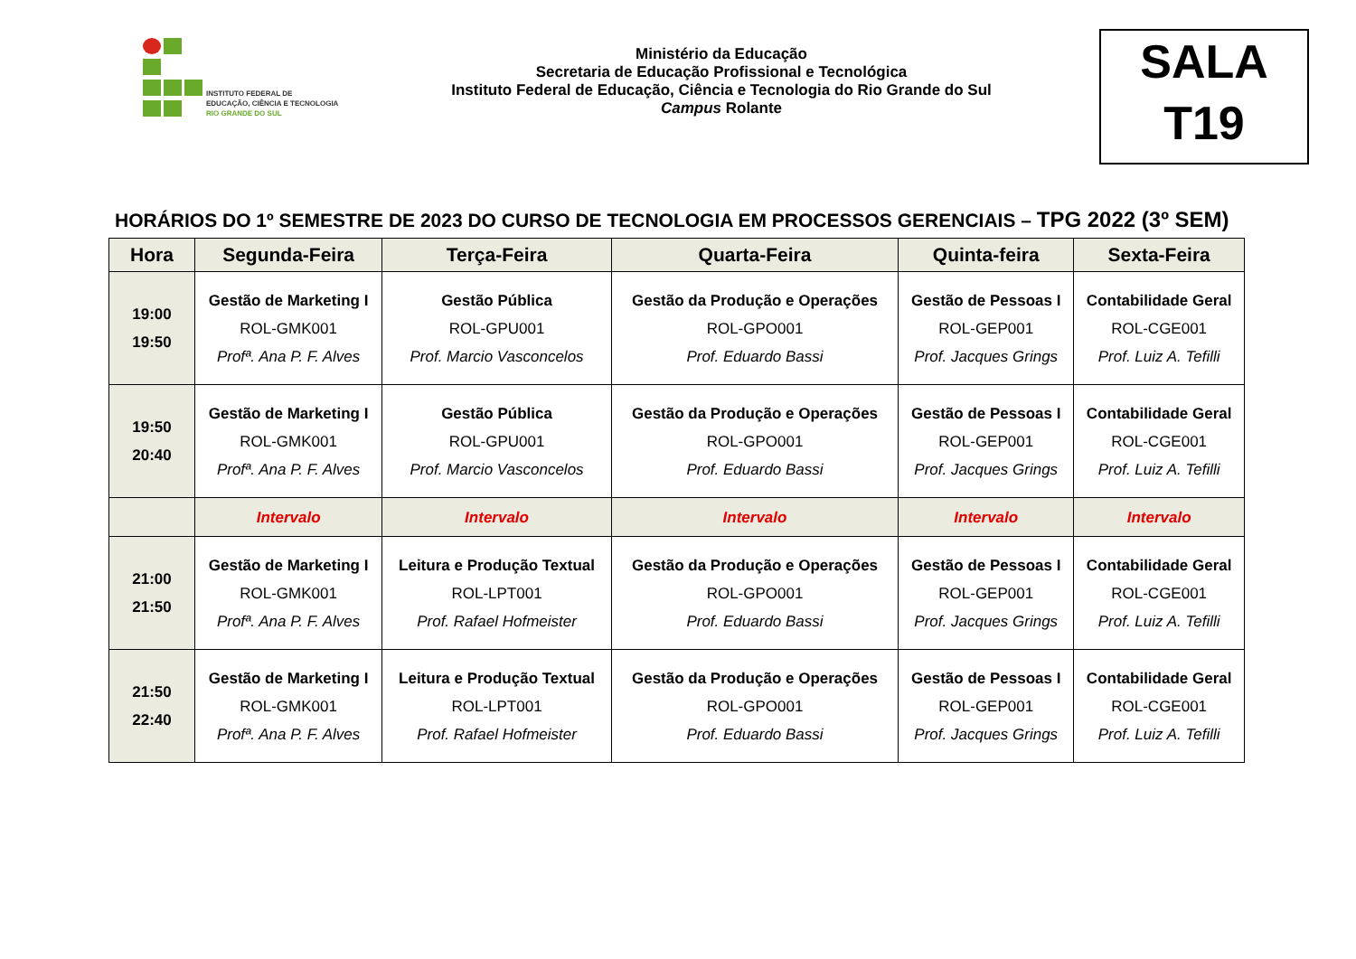INSTITUTO FEDERAL DE
EDUCAÇÃO, CIÊNCIA E TECNOLOGIA
RIO GRANDE DO SUL
Ministério da Educação
Secretaria de Educação Profissional e Tecnológica
Instituto Federal de Educação, Ciência e Tecnologia do Rio Grande do Sul
Campus Rolante
SALA
T19
HORÁRIOS DO 1º SEMESTRE DE 2023 DO CURSO DE TECNOLOGIA EM PROCESSOS GERENCIAIS – TPG 2022 (3º SEM)
| Hora | Segunda-Feira | Terça-Feira | Quarta-Feira | Quinta-feira | Sexta-Feira |
| --- | --- | --- | --- | --- | --- |
| 19:00 19:50 | Gestão de Marketing I ROL-GMK001 Profª. Ana P. F. Alves | Gestão Pública ROL-GPU001 Prof. Marcio Vasconcelos | Gestão da Produção e Operações ROL-GPO001 Prof. Eduardo Bassi | Gestão de Pessoas I ROL-GEP001 Prof. Jacques Grings | Contabilidade Geral ROL-CGE001 Prof. Luiz A. Tefilli |
| 19:50 20:40 | Gestão de Marketing I ROL-GMK001 Profª. Ana P. F. Alves | Gestão Pública ROL-GPU001 Prof. Marcio Vasconcelos | Gestão da Produção e Operações ROL-GPO001 Prof. Eduardo Bassi | Gestão de Pessoas I ROL-GEP001 Prof. Jacques Grings | Contabilidade Geral ROL-CGE001 Prof. Luiz A. Tefilli |
| | Intervalo | Intervalo | Intervalo | Intervalo | Intervalo |
| 21:00 21:50 | Gestão de Marketing I ROL-GMK001 Profª. Ana P. F. Alves | Leitura e Produção Textual ROL-LPT001 Prof. Rafael Hofmeister | Gestão da Produção e Operações ROL-GPO001 Prof. Eduardo Bassi | Gestão de Pessoas I ROL-GEP001 Prof. Jacques Grings | Contabilidade Geral ROL-CGE001 Prof. Luiz A. Tefilli |
| 21:50 22:40 | Gestão de Marketing I ROL-GMK001 Profª. Ana P. F. Alves | Leitura e Produção Textual ROL-LPT001 Prof. Rafael Hofmeister | Gestão da Produção e Operações ROL-GPO001 Prof. Eduardo Bassi | Gestão de Pessoas I ROL-GEP001 Prof. Jacques Grings | Contabilidade Geral ROL-CGE001 Prof. Luiz A. Tefilli |